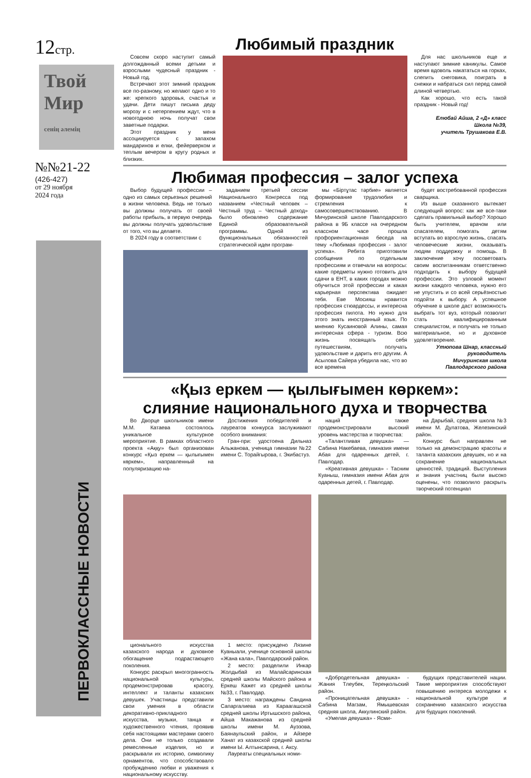12стр.
Твой Мир
сенің әлемің
№№21-22
(426-427)
от 29 ноября
2024 года
ПЕРВОКЛАССНЫЕ НОВОСТИ
Любимый праздник
Совсем скоро наступит самый долгожданный всеми детьми и взрослыми чудесный праздник - Новый год.
Встречают этот зимний праздник все по-разному, но желают одно и то же: крепкого здоровья, счастья и удачи. Дети пишут письма деду морозу и с нетерпением ждут, что в новогоднюю ночь получат свои заветные подарки.
Этот праздник у меня ассоциируется с запахом мандаринов и елки, фейерверком и теплым вечером в кругу родных и близких.
Для нас школьников еще и наступают зимние каникулы. Самое время вдоволь накататься на горках, слепить снеговика, поиграть в снежки и набраться сил перед самой длиной четвертью.
Как хорошо, что есть такой праздник - Новый год!
Елюбай Айша, 2 «Д» класс
Школа №39,
учитель Трушакова Е.В.
Любимая профессия – залог успеха
Выбор будущей профессии – одно из самых серьезных решений в жизни человека. Ведь не только вы должны получать от своей работы прибыль, в первую очередь вы должны получать удовольствие от того, что вы делаете.
В 2024 году в соответствии с
заданием третьей сессии Национального Конгресса под названием «Честный человек – Честный труд – Честный доход» было обновлено содержание Единой образовательной программы. Одной из функциональных обязанностей стратегической идеи програм-
мы «Біртұтас тәрбие» является формирование трудолюбия и стремления к самосовершенствованию. В Мичуринской школе Павлодарского района в 9Б классе на очередном классном часе прошла профориентационная беседа на тему «Любимая профессия - залог успеха». Ребята приготовили сообщения по отдельным профессиям и отвечали на вопросы: какие предметы нужно готовить для сдачи в ЕНТ, в каких городах можно обучиться этой профессии и какая карьерная перспектива ожидает тебя. Еве Мосияш нравится профессия стюардессы, и интересна профессия пилота. Но нужно для этого знать иностранный язык. По мнению Кусаиновой Алины, самая интересная сфера - туризм. Всю жизнь посвящать себя путешествиям, получать удовольствие и дарить его другим. А Асылова Сайера убедила нас, что во все времена
будет востребованной профессия сварщика.
Из выше сказанного вытекает следующий вопрос: как же все-таки сделать правильный выбор? Хорошо быть учителем, врачом или спасателем, помогать детям вступать во взрослую жизнь, спасать человеческие жизни, оказывать людям поддержку и помощь. В заключение хочу посоветовать своим воспитанникам ответственно подходить к выбору будущей профессии. Это узловой момент жизни каждого человека, нужно его не упустить и со всей серьёзностью подойти к выбору. А успешное обучение в школе даст возможность выбрать тот вуз, который позволит стать квалифицированным специалистом, и получать не только материальное, но и духовное удовлетворение.
Утюпова Шнар, классный руководитель
Мичуринская школа
Павлодарского района
«Қыз еркем — қылығымен көркем»:
слияние национального духа и творчества
Во Дворце школьников имени М.М. Катаева состоялось уникальное культурное мероприятие. В рамках областного проекта «Аққу» был организован конкурс «Қыз еркем — қылығымен көркем», направленный на популяризацию на-
Достижения победителей и лауреатов конкурса заслуживают особого внимания:
Гран-при: удостоена Дильназ Альжанова, ученица гимназии №22 имени С. Торайгырова, г. Экибастуз.
наций также продемонстрировали высокий уровень мастерства и творчества:
«Талантливая девушка» — Сабина Накебаева, гимназия имени Абая для одаренных детей, г. Павлодар.
«Креативная девушка» - Тасним Куаныш, гимназия имени Абая для одаренных детей, г. Павлодар.
на Дарыбай, средняя школа №3 имени М. Дулатова, Железинский район.
Конкурс был направлен не только на демонстрацию красоты и таланта казахских девушек, но и на сохранение национальных ценностей, традиций. Выступления и знания участниц были высоко оценены, что позволило раскрыть творческий потенциал
ционального искусства казахского народа и духовное обогащение подрастающего поколения.
Конкурс раскрыл многогранность национальной культуры, продемонстрировав красоту, интеллект и таланты казахских девушек. Участницы представили свои умения в области декоративно-прикладного искусства, музыки, танца и художественного чтения, проявив себя настоящими мастерами своего дела. Они не только создавали ремесленные изделия, но и раскрывали их историю, символику орнаментов, что способствовало пробуждению любви и уважения к национальному искусству.
1 место: присуждено Лязине Куаныали, ученице основной школы «Жана кала», Павлодарский район.
2 место: разделили Инкар Жолдыбай из Малайсаринская средней школы Майского района и Еркеш Кажет из средней школы №33, г. Павлодар.
3 место: награждены Сандина Сапаргалиева из Караагашской средней школы Иртышского района, Айша Макажанова из средней школы имени М. Ауэзова, Баянаульский район, и Айзере Ханат из казахской средней школы имени Ы. Алтынсарина, г. Аксу.
Лауреаты специальных номи-
«Добродетельная девушка» - Жания Тлеубек, Тереңкольский район.
«Проницательная девушка» - Сабина Магзам, Ямышевская средняя школа, Аккулинский район.
«Умелая девушка» - Ясми-
будущих представителей нации. Такие мероприятия способствуют повышению интереса молодежи к национальной культуре и сохранению казахского искусства для будущих поколений.